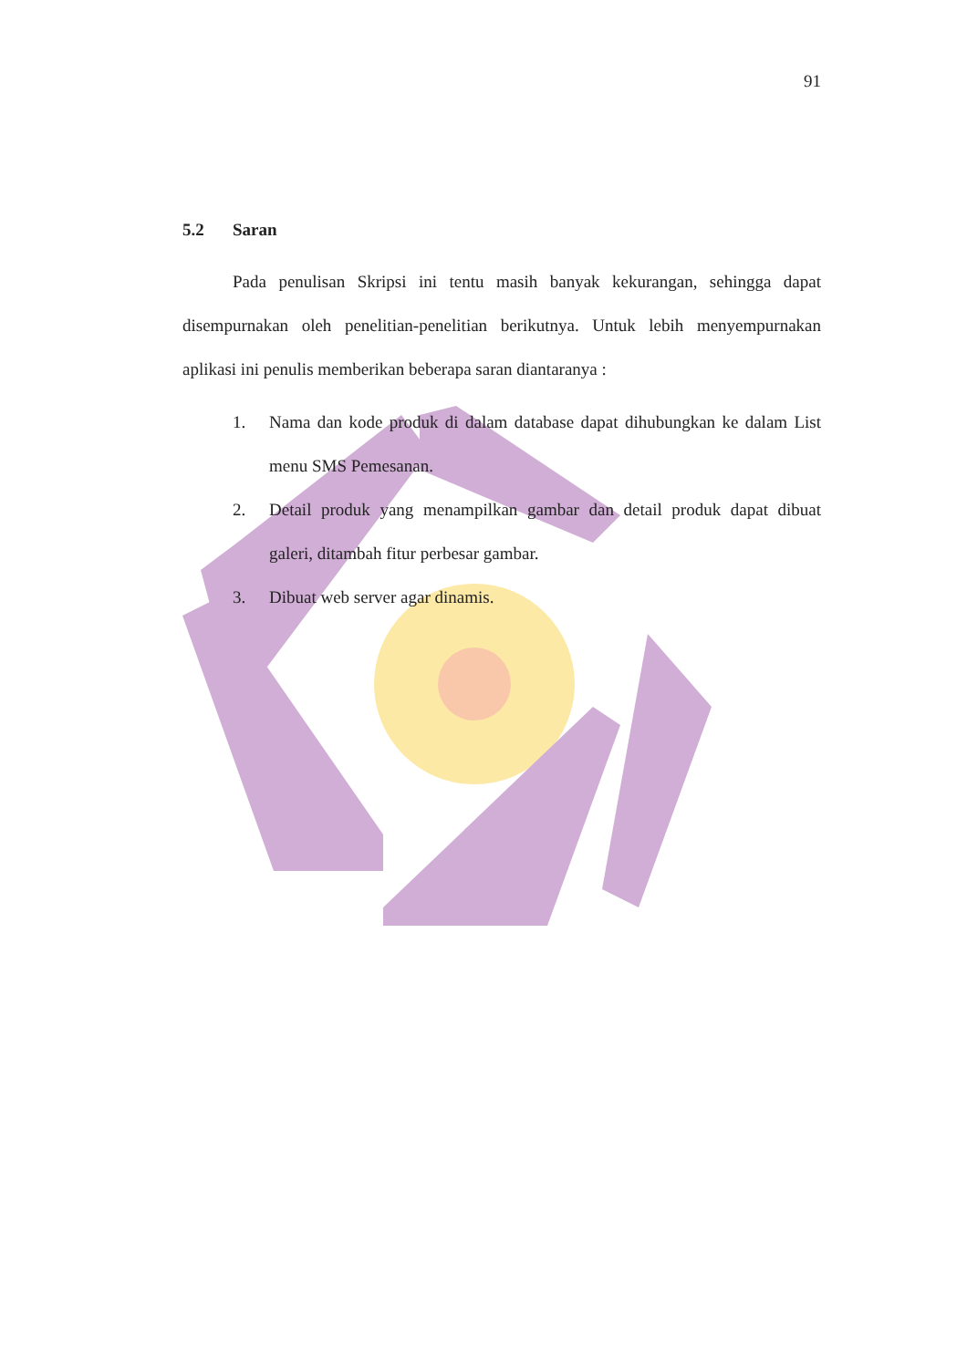91
5.2 Saran
Pada penulisan Skripsi ini tentu masih banyak kekurangan, sehingga dapat disempurnakan oleh penelitian-penelitian berikutnya. Untuk lebih menyempurnakan aplikasi ini penulis memberikan beberapa saran diantaranya :
1. Nama dan kode produk di dalam database dapat dihubungkan ke dalam List menu SMS Pemesanan.
2. Detail produk yang menampilkan gambar dan detail produk dapat dibuat galeri, ditambah fitur perbesar gambar.
3. Dibuat web server agar dinamis.